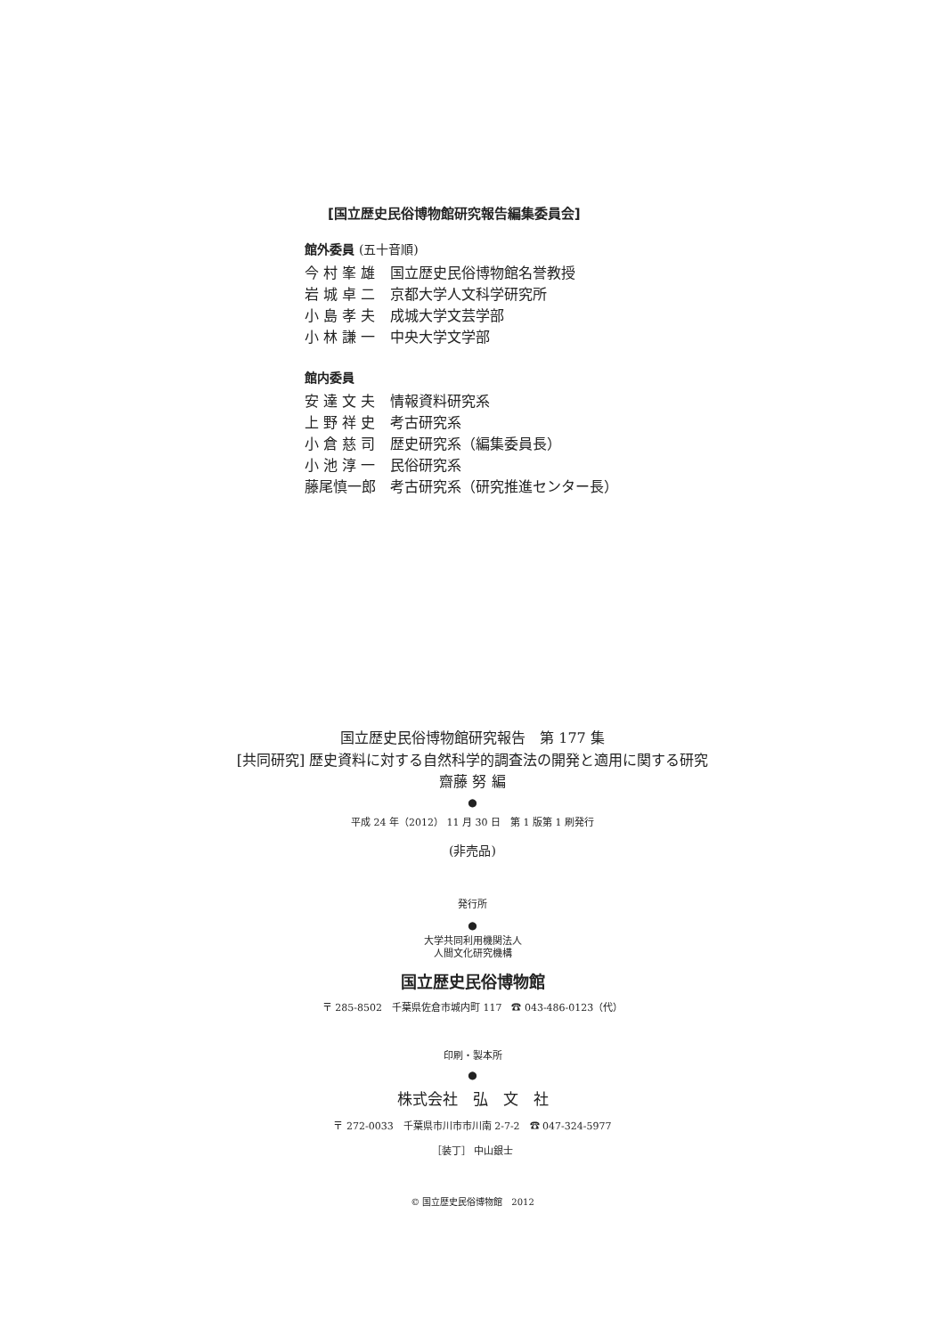[国立歴史民俗博物館研究報告編集委員会]
館外委員 (五十音順)
今 村 峯 雄 国立歴史民俗博物館名誉教授
岩 城 卓 二 京都大学人文科学研究所
小 島 孝 夫 成城大学文芸学部
小 林 謙 一 中央大学文学部
館内委員
安 達 文 夫 情報資料研究系
上 野 祥 史 考古研究系
小 倉 慈 司 歴史研究系（編集委員長）
小 池 淳 一 民俗研究系
藤尾慎一郎 考古研究系（研究推進センター長）
国立歴史民俗博物館研究報告　第 177 集
[共同研究] 歴史資料に対する自然科学的調査法の開発と適用に関する研究
齋藤 努 編
●
平成 24 年（2012） 11 月 30 日　第 1 版第 1 刷発行
(非売品)
発行所
●
大学共同利用機関法人
人間文化研究機構
国立歴史民俗博物館
〒 285-8502　千葉県佐倉市城内町 117　☎ 043-486-0123（代）
印刷・製本所
●
株式会社　弘　文　社
〒 272-0033　千葉県市川市市川南 2-7-2　☎ 047-324-5977
［装丁］ 中山銀士
© 国立歴史民俗博物館　2012